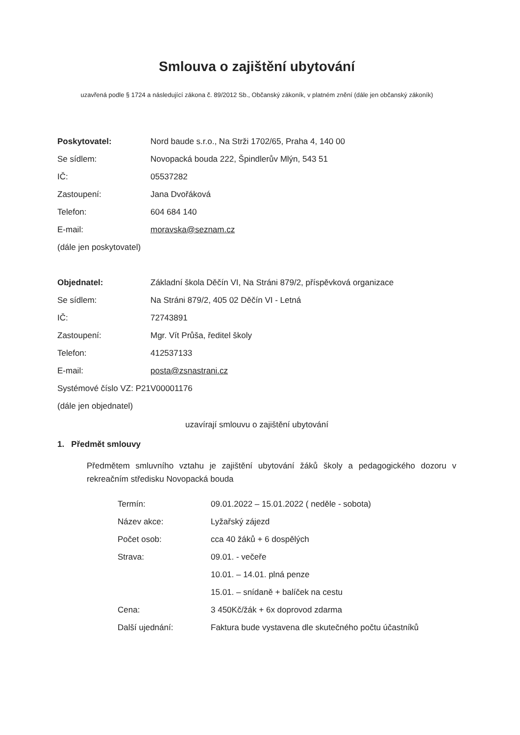Smlouva o zajištění ubytování
uzavřená podle § 1724 a následující zákona č. 89/2012 Sb., Občanský zákoník, v platném znění (dále jen občanský zákoník)
Poskytovatel: Nord baude s.r.o., Na Strži 1702/65, Praha 4, 140 00
Se sídlem: Novopacká bouda 222, Špindlerův Mlýn, 543 51
IČ: 05537282
Zastoupení: Jana Dvořáková
Telefon: 604 684 140
E-mail: moravska@seznam.cz
(dále jen poskytovatel)
Objednatel: Základní škola Děčín VI, Na Stráni 879/2, příspěvková organizace
Se sídlem: Na Stráni 879/2, 405 02 Děčín VI - Letná
IČ: 72743891
Zastoupení: Mgr. Vít Průša, ředitel školy
Telefon: 412537133
E-mail: posta@zsnastrani.cz
Systémové číslo VZ: P21V00001176
(dále jen objednatel)
uzavírají smlouvu o zajištění ubytování
1. Předmět smlouvy
Předmětem smluvního vztahu je zajištění ubytování žáků školy a pedagogického dozoru v rekreačním středisku Novopacká bouda
Termín: 09.01.2022 – 15.01.2022 ( neděle - sobota)
Název akce: Lyžařský zájezd
Počet osob: cca 40 žáků + 6 dospělých
Strava: 09.01. - večeře
10.01. – 14.01. plná penze
15.01. – snídaně + balíček na cestu
Cena: 3 450Kč/žák + 6x doprovod zdarma
Další ujednání: Faktura bude vystavena dle skutečného počtu účastníků